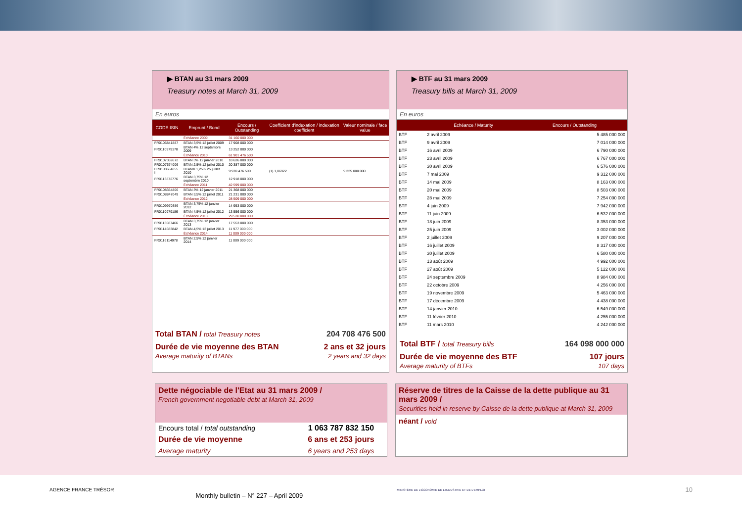▶ BTAN au 31 mars 2009
Treasury notes at March 31, 2009
En euros
| CODE ISIN | Emprunt / Bond | Encours / Outstanding | Coefficient d'indexation / indexation coefficient | Valeur nominale / face value |
| --- | --- | --- | --- | --- |
| | Échéance 2009 | 31 160 000 000 | | |
| FR0106841887 | BTAN 3,5% 12 juillet 2009 | 17 908 000 000 | | |
| FR0110979178 | BTAN 4% 12 septembre 2009 | 13 252 000 000 | | |
| | Échéance 2010 | 61 901 476 500 | | |
| FR0107369672 | BTAN 3% 12 janvier 2010 | 18 626 000 000 | | |
| FR0107674006 | BTAN 2,5% 12 juillet 2010 | 20 387 000 000 | | |
| FR0108664055 I | BTAN€i 1,25% 25 juillet 2010 | 9 970 476 500 | (1) 1,06922 | 9 325 000 000 |
| FR0113872776 | BTAN 3,75% 12 septembre 2010 | 12 918 000 000 | | |
| | Échéance 2011 | 42 599 000 000 | | |
| FR0108354806 | BTAN 3% 12 janvier 2011 | 21 368 000 000 | | |
| FR0108847049 | BTAN 3,5% 12 juillet 2011 | 21 231 000 000 | | |
| | Échéance 2012 | 28 509 000 000 | | |
| FR0109970386 | BTAN 3,75% 12 janvier 2012 | 14 953 000 000 | | |
| FR0110979186 | BTAN 4,5% 12 juillet 2012 | 13 556 000 000 | | |
| | Échéance 2013 | 29 530 000 000 | | |
| FR0113087466 | BTAN 3,75% 12 janvier 2013 | 17 553 000 000 | | |
| FR0114683842 | BTAN 4,5% 12 juillet 2013 | 11 977 000 000 | | |
| | Échéance 2014 | 11 009 000 000 | | |
| FR0116114978 | BTAN 2,5% 12 janvier 2014 | 11 009 000 000 | | |
| Total BTAN / total Treasury notes | 204 708 476 500 |
| Durée de vie moyenne des BTAN Average maturity of BTANs | 2 ans et 32 jours 2 years and 32 days |
▶ BTF au 31 mars 2009
Treasury bills at March 31, 2009
En euros
| | Échéance / Maturity | Encours / Outstanding |
| --- | --- | --- |
| BTF | 2 avril 2009 | 5 485 000 000 |
| BTF | 9 avril 2009 | 7 014 000 000 |
| BTF | 16 avril 2009 | 6 790 000 000 |
| BTF | 23 avril 2009 | 6 767 000 000 |
| BTF | 30 avril 2009 | 6 576 000 000 |
| BTF | 7 mai 2009 | 9 312 000 000 |
| BTF | 14 mai 2009 | 8 163 000 000 |
| BTF | 20 mai 2009 | 8 503 000 000 |
| BTF | 28 mai 2009 | 7 254 000 000 |
| BTF | 4 juin 2009 | 7 942 000 000 |
| BTF | 11 juin 2009 | 6 532 000 000 |
| BTF | 18 juin 2009 | 8 353 000 000 |
| BTF | 25 juin 2009 | 3 002 000 000 |
| BTF | 2 juillet 2009 | 9 207 000 000 |
| BTF | 16 juillet 2009 | 8 317 000 000 |
| BTF | 30 juillet 2009 | 6 580 000 000 |
| BTF | 13 août 2009 | 4 992 000 000 |
| BTF | 27 août 2009 | 5 122 000 000 |
| BTF | 24 septembre 2009 | 8 984 000 000 |
| BTF | 22 octobre 2009 | 4 256 000 000 |
| BTF | 19 novembre 2009 | 5 463 000 000 |
| BTF | 17 décembre 2009 | 4 438 000 000 |
| BTF | 14 janvier 2010 | 6 549 000 000 |
| BTF | 11 février 2010 | 4 255 000 000 |
| BTF | 11 mars 2010 | 4 242 000 000 |
| Total BTF / total Treasury bills | 164 098 000 000 |
| Durée de vie moyenne des BTF Average maturity of BTFs | 107 jours 107 days |
Dette négociable de l'Etat au 31 mars 2009 /
French government negotiable debt at March 31, 2009
| Encours total / total outstanding | 1 063 787 832 150 |
| Durée de vie moyenne | 6 ans et 253 jours |
| Average maturity | 6 years and 253 days |
Réserve de titres de la Caisse de la dette publique au 31 mars 2009 /
Securities held in reserve by Caisse de la dette publique at March 31, 2009
néant / void
AGENCE FRANCE TRÉSOR Monthly bulletin – N° 227 – April 2009 MINISTÈRE DE L'ÉCONOMIE DE L'INDUSTRIE ET DE L'EMPLOI 10